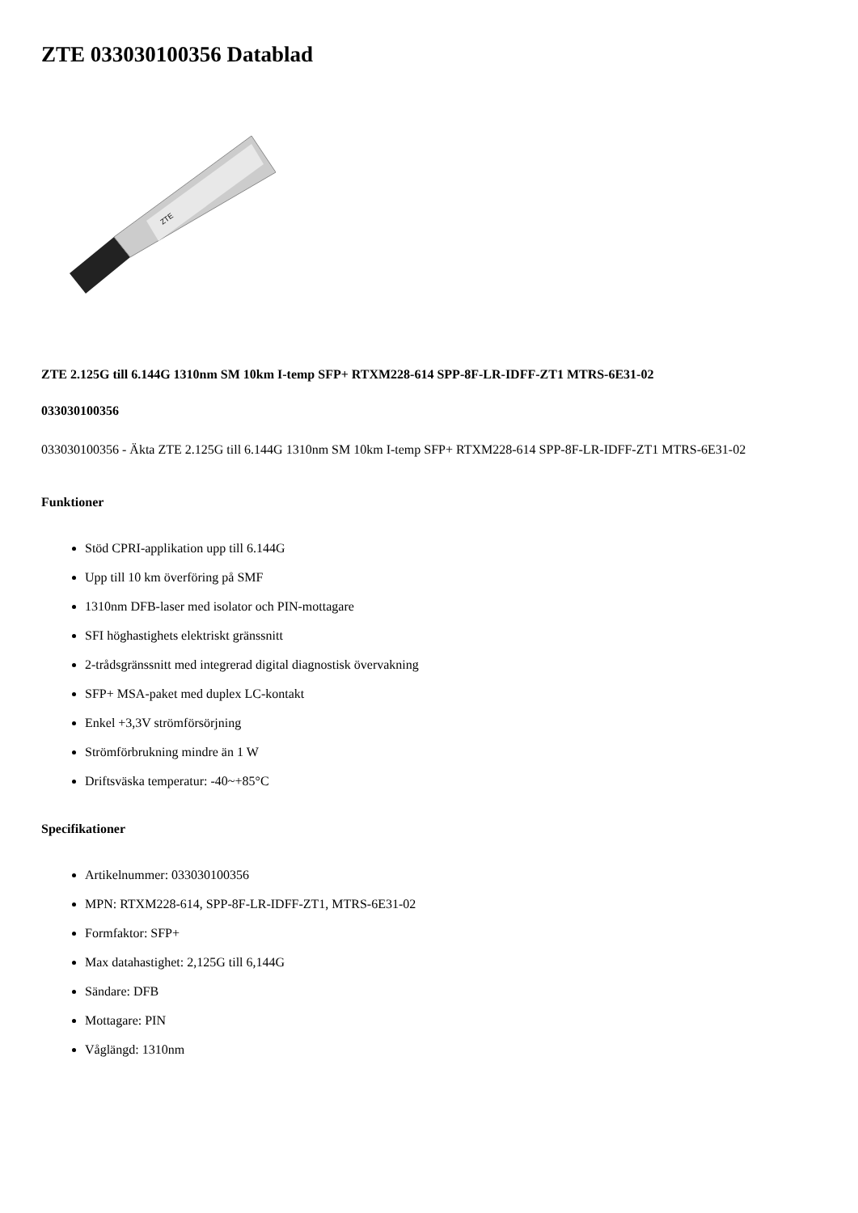ZTE 033030100356 Datablad
ZTE
ZTE 2.125G till 6.144G 1310nm SM 10km I-temp SFP+ RTXM228-614 SPP-8F-LR-IDFF-ZT1 MTRS-6E31-02
033030100356
033030100356 - Äkta ZTE 2.125G till 6.144G 1310nm SM 10km I-temp SFP+ RTXM228-614 SPP-8F-LR-IDFF-ZT1 MTRS-6E31-02
Funktioner
Stöd CPRI-applikation upp till 6.144G
Upp till 10 km överföring på SMF
1310nm DFB-laser med isolator och PIN-mottagare
SFI höghastighets elektriskt gränssnitt
2-trådsgränssnitt med integrerad digital diagnostisk övervakning
SFP+ MSA-paket med duplex LC-kontakt
Enkel +3,3V strömförsörjning
Strömförbrukning mindre än 1 W
Driftsväska temperatur: -40~+85°C
Specifikationer
Artikelnummer: 033030100356
MPN: RTXM228-614, SPP-8F-LR-IDFF-ZT1, MTRS-6E31-02
Formfaktor: SFP+
Max datahastighet: 2,125G till 6,144G
Sändare: DFB
Mottagare: PIN
Våglängd: 1310nm